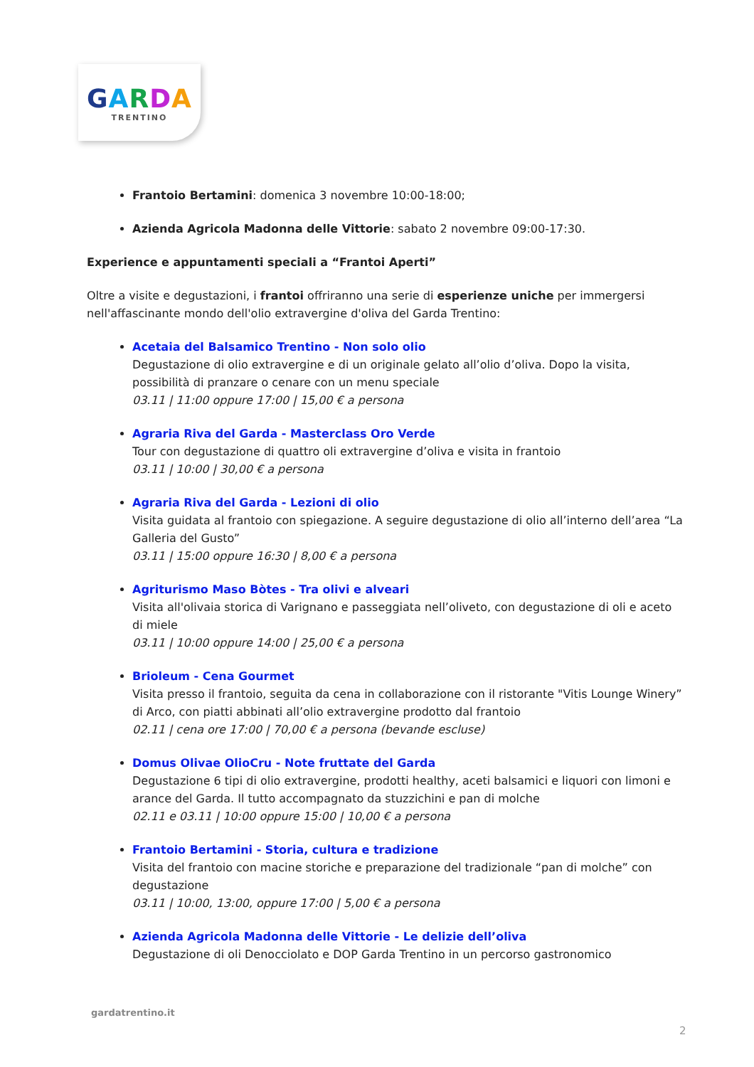GARDA
TRENTINO
Frantoio Bertamini: domenica 3 novembre 10:00-18:00;
Azienda Agricola Madonna delle Vittorie: sabato 2 novembre 09:00-17:30.
Experience e appuntamenti speciali a “Frantoi Aperti”
Oltre a visite e degustazioni, i frantoi offriranno una serie di esperienze uniche per immergersi nell'affascinante mondo dell'olio extravergine d'oliva del Garda Trentino:
Acetaia del Balsamico Trentino - Non solo olio
Degustazione di olio extravergine e di un originale gelato all’olio d’oliva. Dopo la visita, possibilità di pranzare o cenare con un menu speciale
03.11 | 11:00 oppure 17:00 | 15,00 € a persona
Agraria Riva del Garda - Masterclass Oro Verde
Tour con degustazione di quattro oli extravergine d’oliva e visita in frantoio
03.11 | 10:00 | 30,00 € a persona
Agraria Riva del Garda - Lezioni di olio
Visita guidata al frantoio con spiegazione. A seguire degustazione di olio all’interno dell’area “La Galleria del Gusto”
03.11 | 15:00 oppure 16:30 | 8,00 € a persona
Agriturismo Maso Bòtes - Tra olivi e alveari
Visita all'olivaia storica di Varignano e passeggiata nell’oliveto, con degustazione di oli e aceto di miele
03.11 | 10:00 oppure 14:00 | 25,00 € a persona
Brioleum - Cena Gourmet
Visita presso il frantoio, seguita da cena in collaborazione con il ristorante "Vitis Lounge Winery” di Arco, con piatti abbinati all’olio extravergine prodotto dal frantoio
02.11 | cena ore 17:00 | 70,00 € a persona (bevande escluse)
Domus Olivae OlioCru - Note fruttate del Garda
Degustazione 6 tipi di olio extravergine, prodotti healthy, aceti balsamici e liquori con limoni e arance del Garda. Il tutto accompagnato da stuzzichini e pan di molche
02.11 e 03.11 | 10:00 oppure 15:00 | 10,00 € a persona
Frantoio Bertamini - Storia, cultura e tradizione
Visita del frantoio con macine storiche e preparazione del tradizionale “pan di molche” con degustazione
03.11 | 10:00, 13:00, oppure 17:00 | 5,00 € a persona
Azienda Agricola Madonna delle Vittorie - Le delizie dell’oliva
Degustazione di oli Denocciolato e DOP Garda Trentino in un percorso gastronomico
gardatrentino.it
2